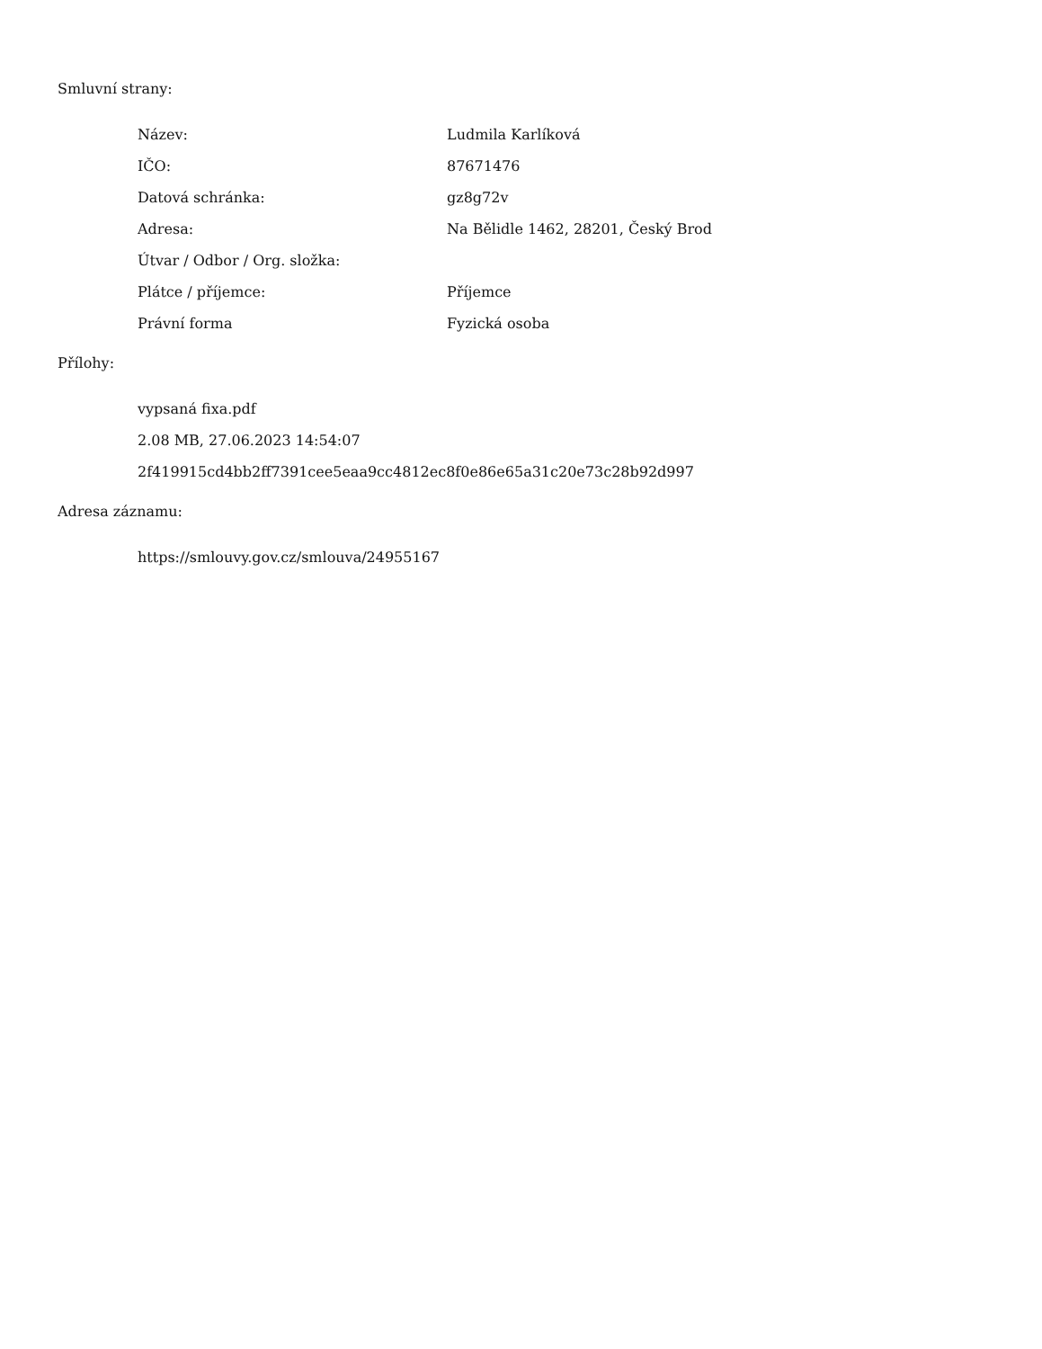Smluvní strany:
| Název: | Ludmila Karlíková |
| IČO: | 87671476 |
| Datová schránka: | gz8g72v |
| Adresa: | Na Bělidle 1462, 28201, Český Brod |
| Útvar / Odbor / Org. složka: | |
| Plátce / příjemce: | Příjemce |
| Právní forma | Fyzická osoba |
Přílohy:
vypsaná fixa.pdf
2.08 MB, 27.06.2023 14:54:07
2f419915cd4bb2ff7391cee5eaa9cc4812ec8f0e86e65a31c20e73c28b92d997
Adresa záznamu:
https://smlouvy.gov.cz/smlouva/24955167